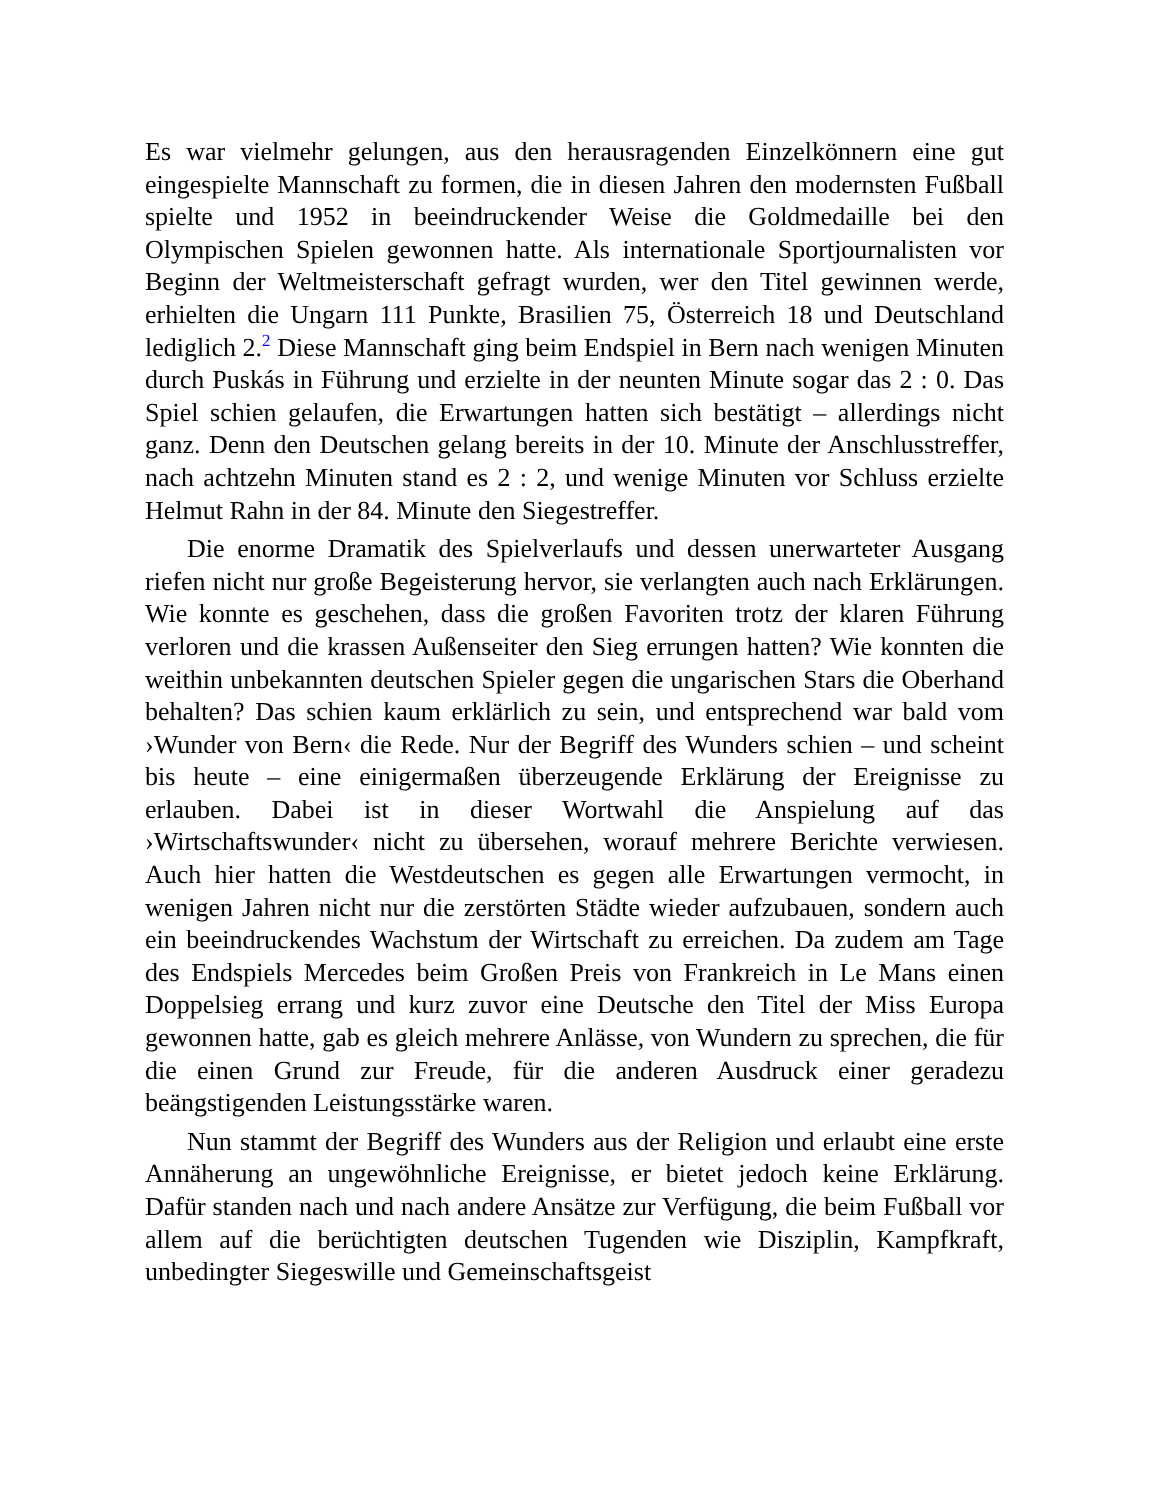Es war vielmehr gelungen, aus den herausragenden Einzelkönnern eine gut eingespielte Mannschaft zu formen, die in diesen Jahren den modernsten Fußball spielte und 1952 in beeindruckender Weise die Goldmedaille bei den Olympischen Spielen gewonnen hatte. Als internationale Sportjournalisten vor Beginn der Weltmeisterschaft gefragt wurden, wer den Titel gewinnen werde, erhielten die Ungarn 111 Punkte, Brasilien 75, Österreich 18 und Deutschland lediglich 2.<sup>2</sup> Diese Mannschaft ging beim Endspiel in Bern nach wenigen Minuten durch Puskás in Führung und erzielte in der neunten Minute sogar das 2 : 0. Das Spiel schien gelaufen, die Erwartungen hatten sich bestätigt – allerdings nicht ganz. Denn den Deutschen gelang bereits in der 10. Minute der Anschlusstreffer, nach achtzehn Minuten stand es 2 : 2, und wenige Minuten vor Schluss erzielte Helmut Rahn in der 84. Minute den Siegestreffer.
Die enorme Dramatik des Spielverlaufs und dessen unerwarteter Ausgang riefen nicht nur große Begeisterung hervor, sie verlangten auch nach Erklärungen. Wie konnte es geschehen, dass die großen Favoriten trotz der klaren Führung verloren und die krassen Außenseiter den Sieg errungen hatten? Wie konnten die weithin unbekannten deutschen Spieler gegen die ungarischen Stars die Oberhand behalten? Das schien kaum erklärlich zu sein, und entsprechend war bald vom ›Wunder von Bern‹ die Rede. Nur der Begriff des Wunders schien – und scheint bis heute – eine einigermaßen überzeugende Erklärung der Ereignisse zu erlauben. Dabei ist in dieser Wortwahl die Anspielung auf das ›Wirtschaftswunder‹ nicht zu übersehen, worauf mehrere Berichte verwiesen. Auch hier hatten die Westdeutschen es gegen alle Erwartungen vermocht, in wenigen Jahren nicht nur die zerstörten Städte wieder aufzubauen, sondern auch ein beeindruckendes Wachstum der Wirtschaft zu erreichen. Da zudem am Tage des Endspiels Mercedes beim Großen Preis von Frankreich in Le Mans einen Doppelsieg errang und kurz zuvor eine Deutsche den Titel der Miss Europa gewonnen hatte, gab es gleich mehrere Anlässe, von Wundern zu sprechen, die für die einen Grund zur Freude, für die anderen Ausdruck einer geradezu beängstigenden Leistungsstärke waren.
Nun stammt der Begriff des Wunders aus der Religion und erlaubt eine erste Annäherung an ungewöhnliche Ereignisse, er bietet jedoch keine Erklärung. Dafür standen nach und nach andere Ansätze zur Verfügung, die beim Fußball vor allem auf die berüchtigten deutschen Tugenden wie Disziplin, Kampfkraft, unbedingter Siegeswille und Gemeinschaftsgeist